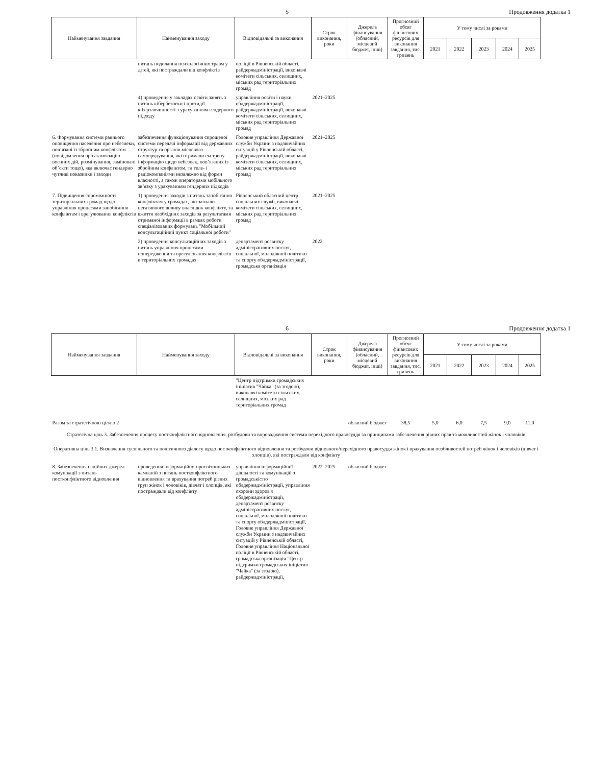5 Продовження додатка 1
| Найменування завдання | Найменування заходу | Відповідальні за виконання | Строк виконання, роки | Джерела фінансування (обласний, місцевий бюджет, інші) | Прогнозний обсяг фінансових ресурсів для виконання завдання, тис. гривень | У тому числі за роками | | | | |
| --- | --- | --- | --- | --- | --- | --- | --- | --- | --- | --- |
| | | | | | | 2021 | 2022 | 2023 | 2024 | 2025 |
| | питань подолання психологічних травм у дітей, які постраждали від конфліктів | поліції в Рівненській області, райдержадміністрації, виконавчі комітети сільських, селищних, міських рад територіальних громад | | | | | | | | |
| | 4) проведення у закладах освіти занять з питань кібербезпеки і протидії кіберзлочинності з урахуванням гендерного підходу | управління освіти і науки облдержадміністрації, райдержадміністрації, виконавчі комітети сільських, селищних, міських рад територіальних громад | 2021–2025 | | | | | | | |
| 6. Формування системи раннього оповіщення населення про небезпеки, пов’язані із збройним конфліктом (повідомлення про активізацію воєнних дій, розмінування, заміновані об’єкти тощо), яка включає гендерно чутливі показники і заходи | забезпечення функціонування спрощеної системи передачі інформації від державних структур та органів місцевого самоврядування, які отримали екстрену інформацію щодо небезпек, пов’язаних із збройним конфліктом, та теле- і радіокомпаніями незалежно від форми власності, а також операторами мобільного зв’язку з урахуванням гендерних підходів | Головне управління Державної служби України з надзвичайних ситуацій у Рівненській області, райдержадміністрації, виконавчі комітети сільських, селищних, міських рад територіальних громад | 2021–2025 | | | | | | | |
| 7. Підвищення спроможності територіальних громад щодо управління процесами запобігання конфліктам і врегулювання конфліктів | 1) проведення заходів з питань запобігання конфліктам у громадах, що зазнали негативного впливу внаслідок конфлікту, та вжиття необхідних заходів за результатами отриманої інформації в рамках роботи спеціалізованих формувань "Мобільний консультаційний пункт соціальної роботи" | Рівненський обласний центр соціальних служб, виконавчі комітети сільських, селищних, міських рад територіальних громад | 2021–2025 | | | | | | | |
| | 2) проведення консультаційних заходів з питань управління процесами попередження та врегулювання конфліктів в територіальних громадах | департамент розвитку адміністративних послуг, соціальної, молодіжної політики та спорту облдержадміністрації, громадська організація | 2022 | | | | | | | |
6 Продовження додатка 1
| Найменування завдання | Найменування заходу | Відповідальні за виконання | Строк виконання, роки | Джерела фінансування (обласний, місцевий бюджет, інші) | Прогнозний обсяг фінансових ресурсів для виконання завдання, тис. гривень | У тому числі за роками | | | | |
| --- | --- | --- | --- | --- | --- | --- | --- | --- | --- | --- |
| | | | | | | 2021 | 2022 | 2023 | 2024 | 2025 |
| | | "Центр підтримки громадських ініціатив "Чайка" (за згодою), виконавчі комітети сільських, селищних, міських рад територіальних громад | | | | | | | | |
| Разом за стратегічною ціллю 2 | | | | обласний бюджет | 38,5 | 5,0 | 6,0 | 7,5 | 9,0 | 11,0 |
| Стратегічна ціль 3. Забезпечення процесу постконфліктного відновлення, розбудови та впровадження системи перехідного правосуддя за принципами забезпечення рівних прав та можливостей жінок і чоловіків | | | | | | | | | | |
| Оперативна ціль 3.1. Визначення суспільного та політичного діалогу щодо постконфліктного відновлення та розбудови відновного/перехідного правосуддя жінок і врахування особливостей потреб жінок і чоловіків (дівчат і хлопців), які постраждали від конфлікту | | | | | | | | | | |
| 8. Забезпечення надійних джерел комунікації з питань постконфліктного відновлення | проведення інформаційно-просвітницьких кампаній з питань постконфліктного відновлення та врахування потреб різних груп жінок і чоловіків, дівчат і хлопців, які постраждали від конфлікту | управління інформаційної діяльності та комунікацій з громадськістю облдержадміністрації, управління охорони здоров'я облдержадміністрації, департамент розвитку адміністративних послуг, соціальної, молодіжної політики та спорту облдержадміністрації, Головне управління Державної служби України з надзвичайних ситуацій у Рівненській області, Головне управління Національної поліції в Рівненській області, громадська організація "Центр підтримки громадських ініціатив "Чайка" (за згодою), райдержадміністрації, | 2022–2025 | обласний бюджет | | | | | | |